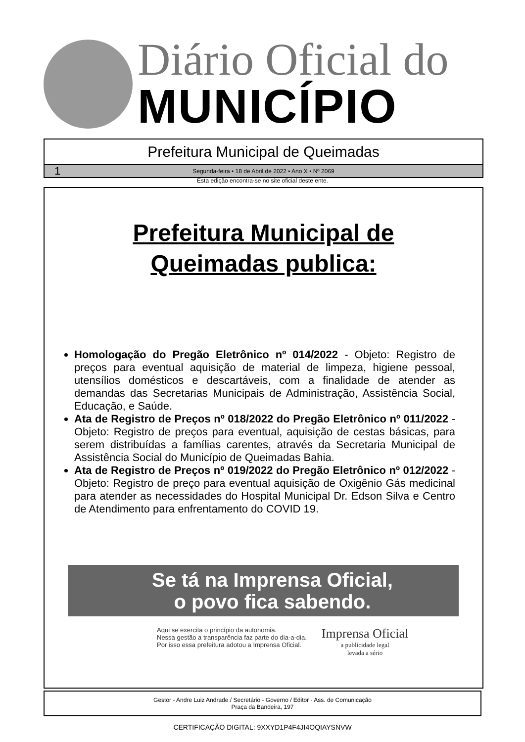Diário Oficial do
MUNICÍPIO
Prefeitura Municipal de Queimadas
1 Segunda-feira • 18 de Abril de 2022 • Ano X • Nº 2069
Esta edição encontra-se no site oficial deste ente.
Prefeitura Municipal de
Queimadas publica:
Homologação do Pregão Eletrônico nº 014/2022 - Objeto: Registro de preços para eventual aquisição de material de limpeza, higiene pessoal, utensílios domésticos e descartáveis, com a finalidade de atender as demandas das Secretarias Municipais de Administração, Assistência Social, Educação, e Saúde.
Ata de Registro de Preços nº 018/2022 do Pregão Eletrônico nº 011/2022 - Objeto: Registro de preços para eventual, aquisição de cestas básicas, para serem distribuídas a famílias carentes, através da Secretaria Municipal de Assistência Social do Município de Queimadas Bahia.
Ata de Registro de Preços nº 019/2022 do Pregão Eletrônico nº 012/2022 - Objeto: Registro de preço para eventual aquisição de Oxigênio Gás medicinal para atender as necessidades do Hospital Municipal Dr. Edson Silva e Centro de Atendimento para enfrentamento do COVID 19.
Se tá na Imprensa Oficial,
o povo fica sabendo.
Aqui se exercita o princípio da autonomia.
Nessa gestão a transparência faz parte do dia-a-dia.
Por isso essa prefeitura adotou a Imprensa Oficial.
Imprensa Oficial
a publicidade legal
levada a sério
Gestor - Andre Luiz Andrade / Secretário - Governo / Editor - Ass. de Comunicação
Praça da Bandeira, 197
CERTIFICAÇÃO DIGITAL: 9XXYD1P4F4JI4OQIAYSNVW